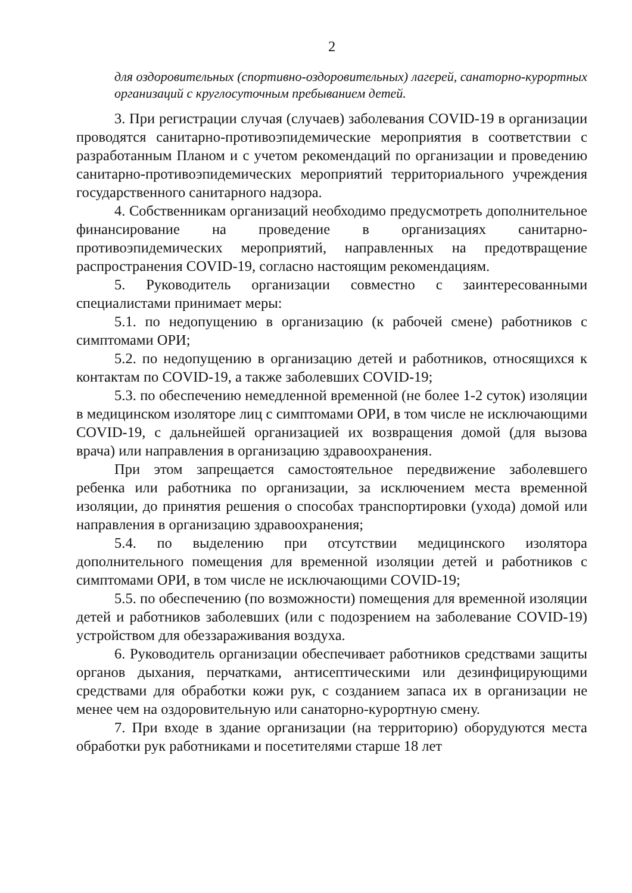2
для оздоровительных (спортивно-оздоровительных) лагерей, санаторно-курортных организаций с круглосуточным пребыванием детей.
3. При регистрации случая (случаев) заболевания COVID-19 в организации проводятся санитарно-противоэпидемические мероприятия в соответствии с разработанным Планом и с учетом рекомендаций по организации и проведению санитарно-противоэпидемических мероприятий территориального учреждения государственного санитарного надзора.
4. Собственникам организаций необходимо предусмотреть дополнительное финансирование на проведение в организациях санитарно-противоэпидемических мероприятий, направленных на предотвращение распространения COVID-19, согласно настоящим рекомендациям.
5. Руководитель организации совместно с заинтересованными специалистами принимает меры:
5.1. по недопущению в организацию (к рабочей смене) работников с симптомами ОРИ;
5.2. по недопущению в организацию детей и работников, относящихся к контактам по COVID-19, а также заболевших COVID-19;
5.3. по обеспечению немедленной временной (не более 1-2 суток) изоляции в медицинском изоляторе лиц с симптомами ОРИ, в том числе не исключающими COVID-19, с дальнейшей организацией их возвращения домой (для вызова врача) или направления в организацию здравоохранения.
При этом запрещается самостоятельное передвижение заболевшего ребенка или работника по организации, за исключением места временной изоляции, до принятия решения о способах транспортировки (ухода) домой или направления в организацию здравоохранения;
5.4. по выделению при отсутствии медицинского изолятора дополнительного помещения для временной изоляции детей и работников с симптомами ОРИ, в том числе не исключающими COVID-19;
5.5. по обеспечению (по возможности) помещения для временной изоляции детей и работников заболевших (или с подозрением на заболевание COVID-19) устройством для обеззараживания воздуха.
6. Руководитель организации обеспечивает работников средствами защиты органов дыхания, перчатками, антисептическими или дезинфицирующими средствами для обработки кожи рук, с созданием запаса их в организации не менее чем на оздоровительную или санаторно-курортную смену.
7. При входе в здание организации (на территорию) оборудуются места обработки рук работниками и посетителями старше 18 лет